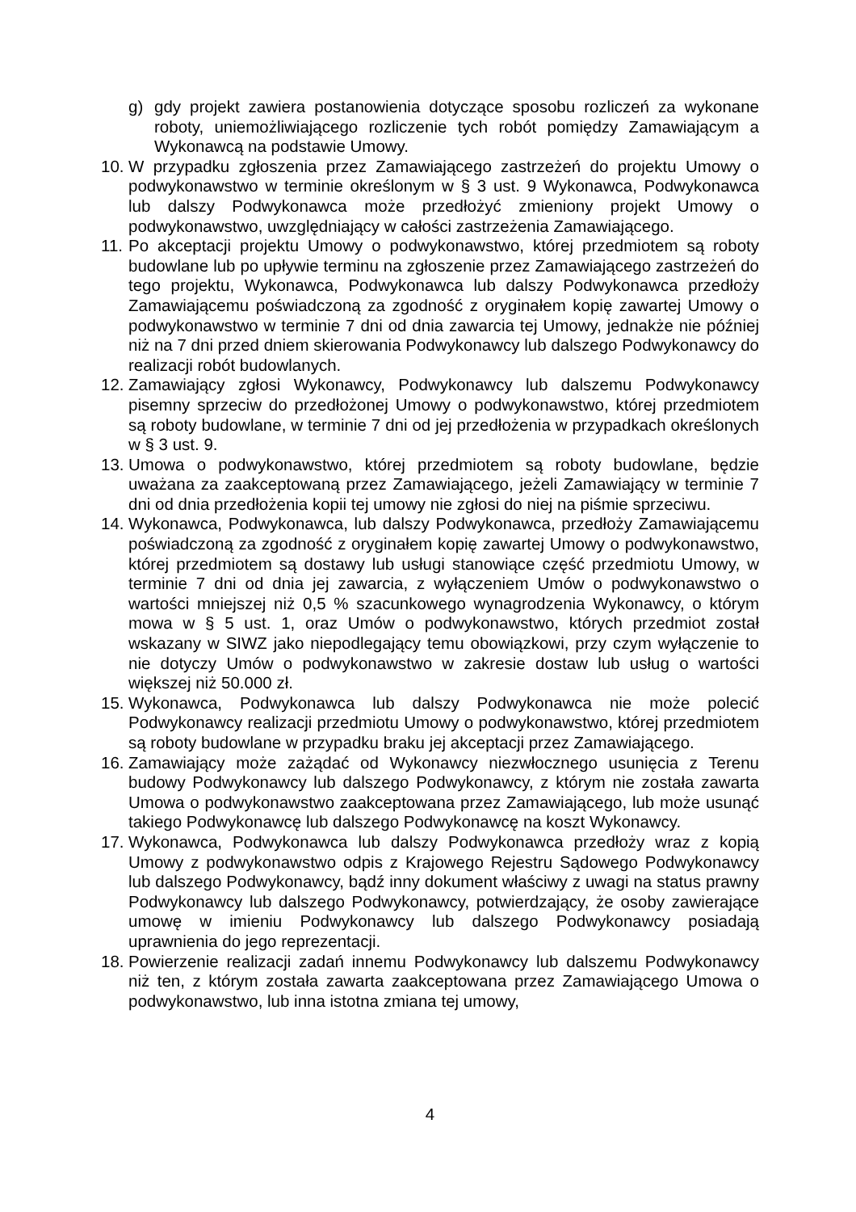g) gdy projekt zawiera postanowienia dotyczące sposobu rozliczeń za wykonane roboty, uniemożliwiającego rozliczenie tych robót pomiędzy Zamawiającym a Wykonawcą na podstawie Umowy.
10. W przypadku zgłoszenia przez Zamawiającego zastrzeżeń do projektu Umowy o podwykonawstwo w terminie określonym w § 3 ust. 9 Wykonawca, Podwykonawca lub dalszy Podwykonawca może przedłożyć zmieniony projekt Umowy o podwykonawstwo, uwzględniający w całości zastrzeżenia Zamawiającego.
11. Po akceptacji projektu Umowy o podwykonawstwo, której przedmiotem są roboty budowlane lub po upływie terminu na zgłoszenie przez Zamawiającego zastrzeżeń do tego projektu, Wykonawca, Podwykonawca lub dalszy Podwykonawca przedłoży Zamawiającemu poświadczoną za zgodność z oryginałem kopię zawartej Umowy o podwykonawstwo w terminie 7 dni od dnia zawarcia tej Umowy, jednakże nie później niż na 7 dni przed dniem skierowania Podwykonawcy lub dalszego Podwykonawcy do realizacji robót budowlanych.
12. Zamawiający zgłosi Wykonawcy, Podwykonawcy lub dalszemu Podwykonawcy pisemny sprzeciw do przedłożonej Umowy o podwykonawstwo, której przedmiotem są roboty budowlane, w terminie 7 dni od jej przedłożenia w przypadkach określonych w § 3 ust. 9.
13. Umowa o podwykonawstwo, której przedmiotem są roboty budowlane, będzie uważana za zaakceptowaną przez Zamawiającego, jeżeli Zamawiający w terminie 7 dni od dnia przedłożenia kopii tej umowy nie zgłosi do niej na piśmie sprzeciwu.
14. Wykonawca, Podwykonawca, lub dalszy Podwykonawca, przedłoży Zamawiającemu poświadczoną za zgodność z oryginałem kopię zawartej Umowy o podwykonawstwo, której przedmiotem są dostawy lub usługi stanowiące część przedmiotu Umowy, w terminie 7 dni od dnia jej zawarcia, z wyłączeniem Umów o podwykonawstwo o wartości mniejszej niż 0,5 % szacunkowego wynagrodzenia Wykonawcy, o którym mowa w § 5 ust. 1, oraz Umów o podwykonawstwo, których przedmiot został wskazany w SIWZ jako niepodlegający temu obowiązkowi, przy czym wyłączenie to nie dotyczy Umów o podwykonawstwo w zakresie dostaw lub usług o wartości większej niż 50.000 zł.
15. Wykonawca, Podwykonawca lub dalszy Podwykonawca nie może polecić Podwykonawcy realizacji przedmiotu Umowy o podwykonawstwo, której przedmiotem są roboty budowlane w przypadku braku jej akceptacji przez Zamawiającego.
16. Zamawiający może zażądać od Wykonawcy niezwłocznego usunięcia z Terenu budowy Podwykonawcy lub dalszego Podwykonawcy, z którym nie została zawarta Umowa o podwykonawstwo zaakceptowana przez Zamawiającego, lub może usunąć takiego Podwykonawcę lub dalszego Podwykonawcę na koszt Wykonawcy.
17. Wykonawca, Podwykonawca lub dalszy Podwykonawca przedłoży wraz z kopią Umowy z podwykonawstwo odpis z Krajowego Rejestru Sądowego Podwykonawcy lub dalszego Podwykonawcy, bądź inny dokument właściwy z uwagi na status prawny Podwykonawcy lub dalszego Podwykonawcy, potwierdzający, że osoby zawierające umowę w imieniu Podwykonawcy lub dalszego Podwykonawcy posiadają uprawnienia do jego reprezentacji.
18. Powierzenie realizacji zadań innemu Podwykonawcy lub dalszemu Podwykonawcy niż ten, z którym została zawarta zaakceptowana przez Zamawiającego Umowa o podwykonawstwo, lub inna istotna zmiana tej umowy,
4